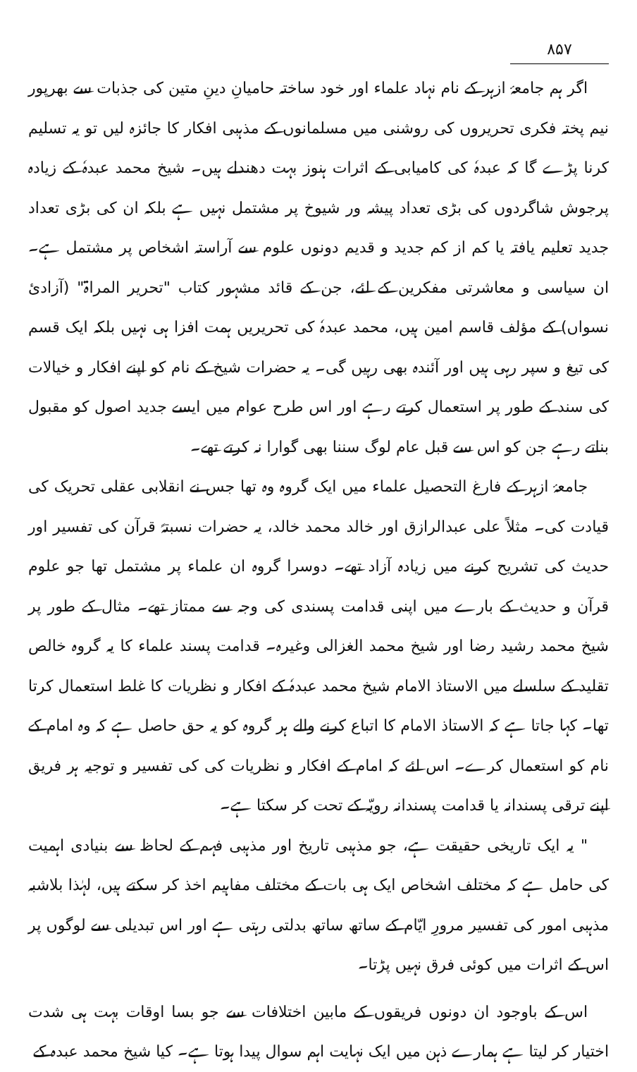۸۵۷
اگر ہم جامعۂ ازہر کے نام نہاد علماء اور خود ساختہ حامیانِ دینِ متین کی جذبات سے بھرپور نیم پختہ فکری تحریروں کی روشنی میں مسلمانوں کے مذہبی افکار کا جائزہ لیں تو یہ تسلیم کرنا پڑے گا کہ عبدہٗ کی کامیابی کے اثرات ہنوز بہت دھندلے ہیں۔ شیخ محمد عبدہٗ کے زیادہ پرجوش شاگردوں کی بڑی تعداد پیشہ ور شیوخ پر مشتمل نہیں ہے بلکہ ان کی بڑی تعداد جدید تعلیم یافتہ یا کم از کم جدید و قدیم دونوں علوم سے آراستہ اشخاص پر مشتمل ہے۔ ان سیاسی و معاشرتی مفکرین کے لئے، جن کے قائد مشہور کتاب "تحریر المراۃ" (آزادئ نسواں) کے مؤلف قاسم امین ہیں، محمد عبدہٗ کی تحریریں ہمت افزا ہی نہیں بلکہ ایک قسم کی تیغ و سپر رہی ہیں اور آئندہ بھی رہیں گی۔ یہ حضرات شیخ کے نام کو اپنے افکار و خیالات کی سند کے طور پر استعمال کرتے رہے اور اس طرح عوام میں ایسے جدید اصول کو مقبول بناتے رہے جن کو اس سے قبل عام لوگ سننا بھی گوارا نہ کرتے تھے۔
جامعۂ ازہر کے فارغ التحصیل علماء میں ایک گروہ وہ تھا جس نے انقلابی عقلی تحریک کی قیادت کی۔ مثلاً علی عبدالرازق اور خالد محمد خالد، یہ حضرات نسبتہً قرآن کی تفسیر اور حدیث کی تشریح کرنے میں زیادہ آزاد تھے۔ دوسرا گروہ ان علماء پر مشتمل تھا جو علوم قرآن و حدیث کے بارے میں اپنی قدامت پسندی کی وجہ سے ممتاز تھے۔ مثال کے طور پر شیخ محمد رشید رضا اور شیخ محمد الغزالی وغیرہ۔ قدامت پسند علماء کا یہ گروہ خالص تقلید کے سلسلے میں الاستاذ الامام شیخ محمد عبدہٗ کے افکار و نظریات کا غلط استعمال کرتا تھا۔ کہا جاتا ہے کہ الاستاذ الامام کا اتباع کرنے والے ہر گروہ کو یہ حق حاصل ہے کہ وہ امام کے نام کو استعمال کرے۔ اس لئے کہ امام کے افکار و نظریات کی کی تفسیر و توجیہ ہر فریق اپنے ترقی پسندانہ یا قدامت پسندانہ رویّہ کے تحت کر سکتا ہے۔
" یہ ایک تاریخی حقیقت ہے، جو مذہبی تاریخ اور مذہبی فہم کے لحاظ سے بنیادی اہمیت کی حامل ہے کہ مختلف اشخاص ایک ہی بات کے مختلف مفاہیم اخذ کر سکتے ہیں، لہٰذا بلاشبہ مذہبی امور کی تفسیر مرورِ ایّام کے ساتھ ساتھ بدلتی رہتی ہے اور اس تبدیلی سے لوگوں پر اس کے اثرات میں کوئی فرق نہیں پڑتا۔
اس کے باوجود ان دونوں فریقوں کے مابین اختلافات سے جو بسا اوقات بہت ہی شدت اختیار کر لیتا ہے ہمارے ذہن میں ایک نہایت اہم سوال پیدا ہوتا ہے۔ کیا شیخ محمد عبدہ کے